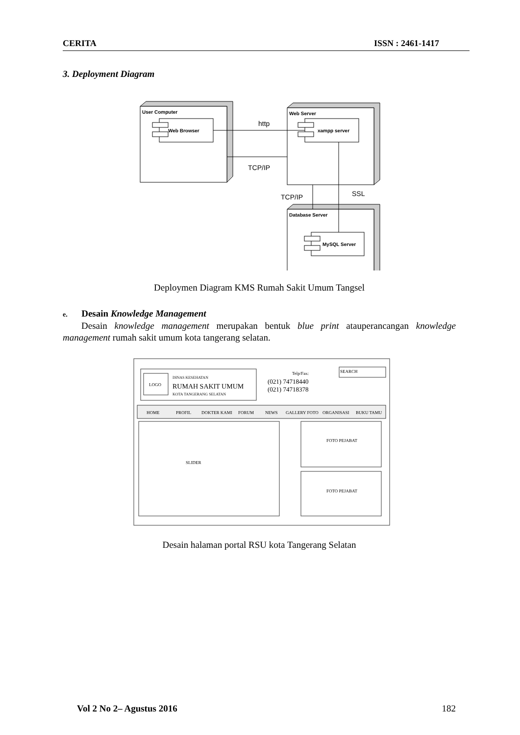CERITA ISSN : 2461-1417
3. Deployment Diagram
User Computer
Web Browser
Web Server
xampp server
Database Server
MySQL Server
http
TCP/IP
TCP/IP
SSL
Deploymen Diagram KMS Rumah Sakit Umum Tangsel
e. Desain Knowledge Management
Desain knowledge management merupakan bentuk blue print atauperancangan knowledge management rumah sakit umum kota tangerang selatan.
LOGO
DINAS KESEHATAN
RUMAH SAKIT UMUM
KOTA TANGERANG SELATAN
Telp/Fax:
(021) 74718440
(021) 74718378
SEARCH
HOME
PROFIL
DOKTER KAMI
FORUM
NEWS
GALLERY FOTO
ORGANISASI
BUKU TAMU
SLIDER
FOTO PEJABAT
FOTO PEJABAT
Desain halaman portal RSU kota Tangerang Selatan
Vol 2 No 2– Agustus 2016 182